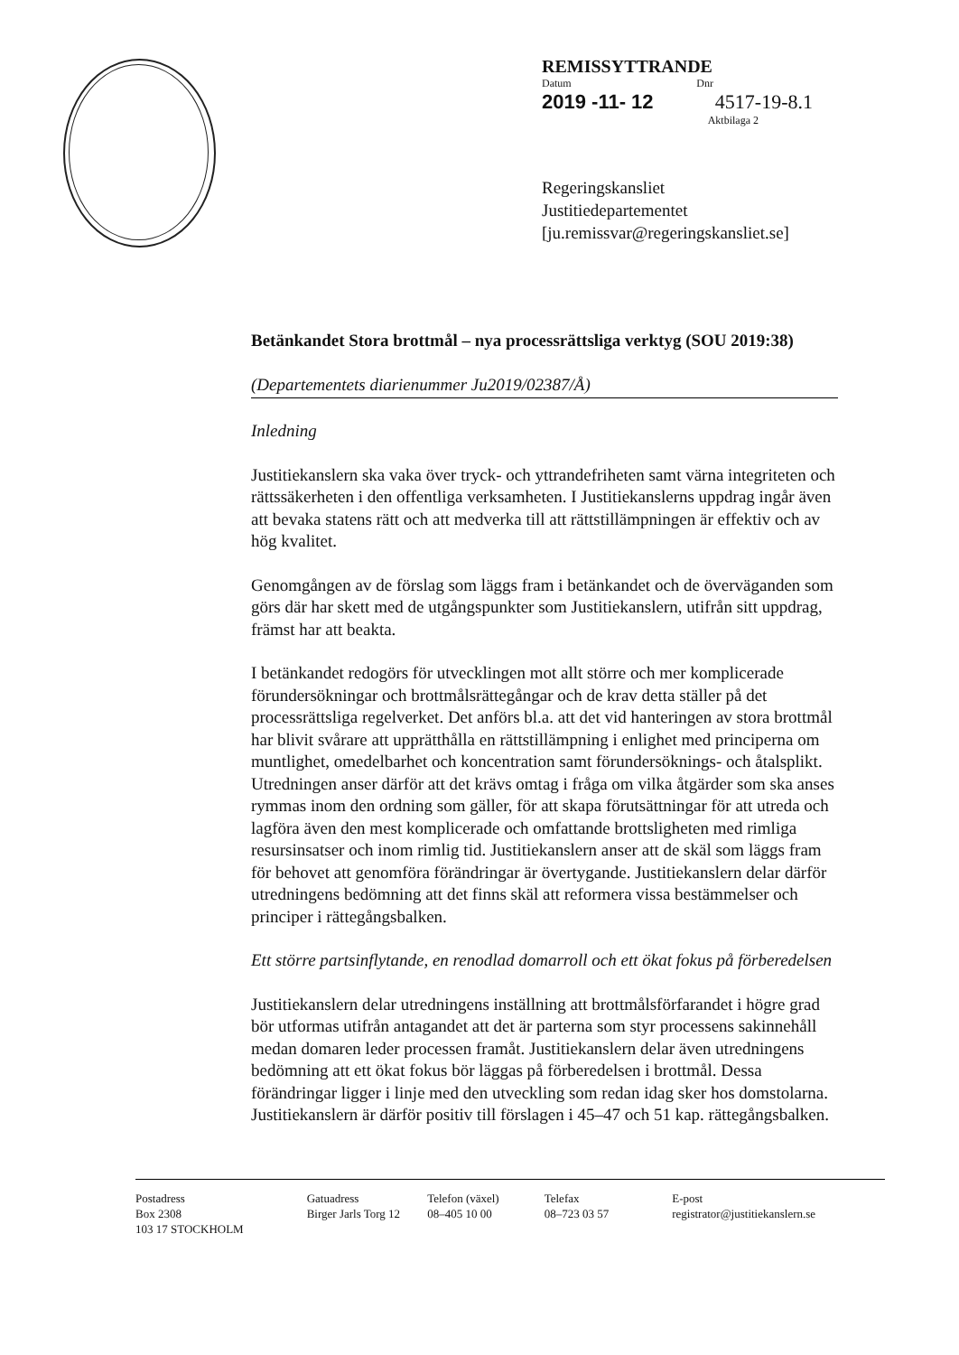REMISSYTTRANDE
Datum Dnr
2019 -11- 12 4517-19-8.1
Aktbilaga 2
Regeringskansliet
Justitiedepartementet
[ju.remissvar@regeringskansliet.se]
Betänkandet Stora brottmål – nya processrättsliga verktyg (SOU 2019:38)
(Departementets diarienummer Ju2019/02387/Å)
Inledning
Justitiekanslern ska vaka över tryck- och yttrandefriheten samt värna integriteten och rättssäkerheten i den offentliga verksamheten. I Justitiekanslerns uppdrag ingår även att bevaka statens rätt och att medverka till att rättstillämpningen är effektiv och av hög kvalitet.
Genomgången av de förslag som läggs fram i betänkandet och de överväganden som görs där har skett med de utgångspunkter som Justitiekanslern, utifrån sitt uppdrag, främst har att beakta.
I betänkandet redogörs för utvecklingen mot allt större och mer komplicerade förundersökningar och brottmålsrättegångar och de krav detta ställer på det processrättsliga regelverket. Det anförs bl.a. att det vid hanteringen av stora brottmål har blivit svårare att upprätthålla en rättstillämpning i enlighet med principerna om muntlighet, omedelbarhet och koncentration samt förundersöknings- och åtalsplikt. Utredningen anser därför att det krävs omtag i fråga om vilka åtgärder som ska anses rymmas inom den ordning som gäller, för att skapa förutsättningar för att utreda och lagföra även den mest komplicerade och omfattande brottsligheten med rimliga resursinsatser och inom rimlig tid. Justitiekanslern anser att de skäl som läggs fram för behovet att genomföra förändringar är övertygande. Justitiekanslern delar därför utredningens bedömning att det finns skäl att reformera vissa bestämmelser och principer i rättegångsbalken.
Ett större partsinflytande, en renodlad domarroll och ett ökat fokus på förberedelsen
Justitiekanslern delar utredningens inställning att brottmålsförfarandet i högre grad bör utformas utifrån antagandet att det är parterna som styr processens sakinnehåll medan domaren leder processen framåt. Justitiekanslern delar även utredningens bedömning att ett ökat fokus bör läggas på förberedelsen i brottmål. Dessa förändringar ligger i linje med den utveckling som redan idag sker hos domstolarna. Justitiekanslern är därför positiv till förslagen i 45–47 och 51 kap. rättegångsbalken.
Postadress
Box 2308
103 17 STOCKHOLM
Gatuadress
Birger Jarls Torg 12
Telefon (växel)
08–405 10 00
Telefax
08–723 03 57
E-post
registrator@justitiekanslern.se